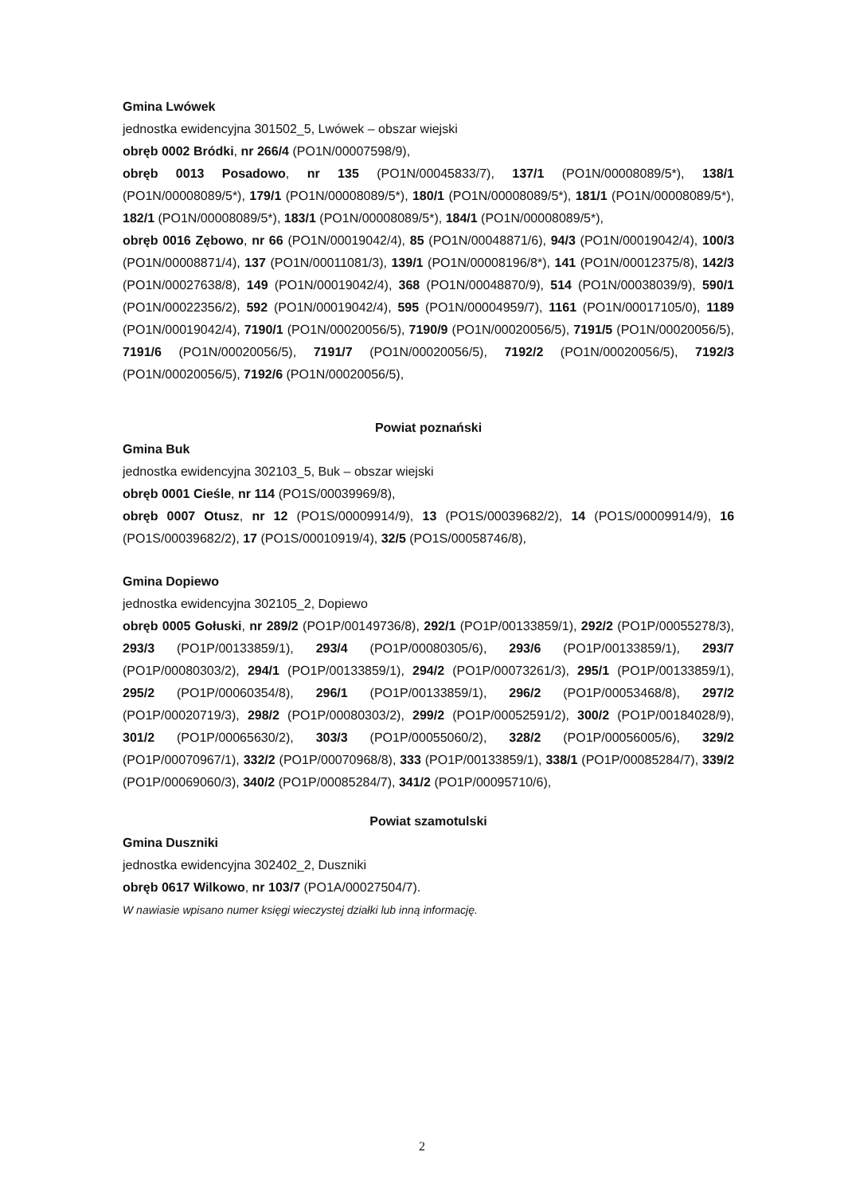Gmina Lwówek
jednostka ewidencyjna 301502_5, Lwówek – obszar wiejski
obręb 0002 Bródki, nr 266/4 (PO1N/00007598/9),
obręb 0013 Posadowo, nr 135 (PO1N/00045833/7), 137/1 (PO1N/00008089/5*), 138/1 (PO1N/00008089/5*), 179/1 (PO1N/00008089/5*), 180/1 (PO1N/00008089/5*), 181/1 (PO1N/00008089/5*), 182/1 (PO1N/00008089/5*), 183/1 (PO1N/00008089/5*), 184/1 (PO1N/00008089/5*),
obręb 0016 Zębowo, nr 66 (PO1N/00019042/4), 85 (PO1N/00048871/6), 94/3 (PO1N/00019042/4), 100/3 (PO1N/00008871/4), 137 (PO1N/00011081/3), 139/1 (PO1N/00008196/8*), 141 (PO1N/00012375/8), 142/3 (PO1N/00027638/8), 149 (PO1N/00019042/4), 368 (PO1N/00048870/9), 514 (PO1N/00038039/9), 590/1 (PO1N/00022356/2), 592 (PO1N/00019042/4), 595 (PO1N/00004959/7), 1161 (PO1N/00017105/0), 1189 (PO1N/00019042/4), 7190/1 (PO1N/00020056/5), 7190/9 (PO1N/00020056/5), 7191/5 (PO1N/00020056/5), 7191/6 (PO1N/00020056/5), 7191/7 (PO1N/00020056/5), 7192/2 (PO1N/00020056/5), 7192/3 (PO1N/00020056/5), 7192/6 (PO1N/00020056/5),
Powiat poznański
Gmina Buk
jednostka ewidencyjna 302103_5, Buk – obszar wiejski
obręb 0001 Cieśle, nr 114 (PO1S/00039969/8),
obręb 0007 Otusz, nr 12 (PO1S/00009914/9), 13 (PO1S/00039682/2), 14 (PO1S/00009914/9), 16 (PO1S/00039682/2), 17 (PO1S/00010919/4), 32/5 (PO1S/00058746/8),
Gmina Dopiewo
jednostka ewidencyjna 302105_2, Dopiewo
obręb 0005 Gołuski, nr 289/2 (PO1P/00149736/8), 292/1 (PO1P/00133859/1), 292/2 (PO1P/00055278/3), 293/3 (PO1P/00133859/1), 293/4 (PO1P/00080305/6), 293/6 (PO1P/00133859/1), 293/7 (PO1P/00080303/2), 294/1 (PO1P/00133859/1), 294/2 (PO1P/00073261/3), 295/1 (PO1P/00133859/1), 295/2 (PO1P/00060354/8), 296/1 (PO1P/00133859/1), 296/2 (PO1P/00053468/8), 297/2 (PO1P/00020719/3), 298/2 (PO1P/00080303/2), 299/2 (PO1P/00052591/2), 300/2 (PO1P/00184028/9), 301/2 (PO1P/00065630/2), 303/3 (PO1P/00055060/2), 328/2 (PO1P/00056005/6), 329/2 (PO1P/00070967/1), 332/2 (PO1P/00070968/8), 333 (PO1P/00133859/1), 338/1 (PO1P/00085284/7), 339/2 (PO1P/00069060/3), 340/2 (PO1P/00085284/7), 341/2 (PO1P/00095710/6),
Powiat szamotulski
Gmina Duszniki
jednostka ewidencyjna 302402_2, Duszniki
obręb 0617 Wilkowo, nr 103/7 (PO1A/00027504/7).
W nawiasie wpisano numer księgi wieczystej działki lub inną informację.
2